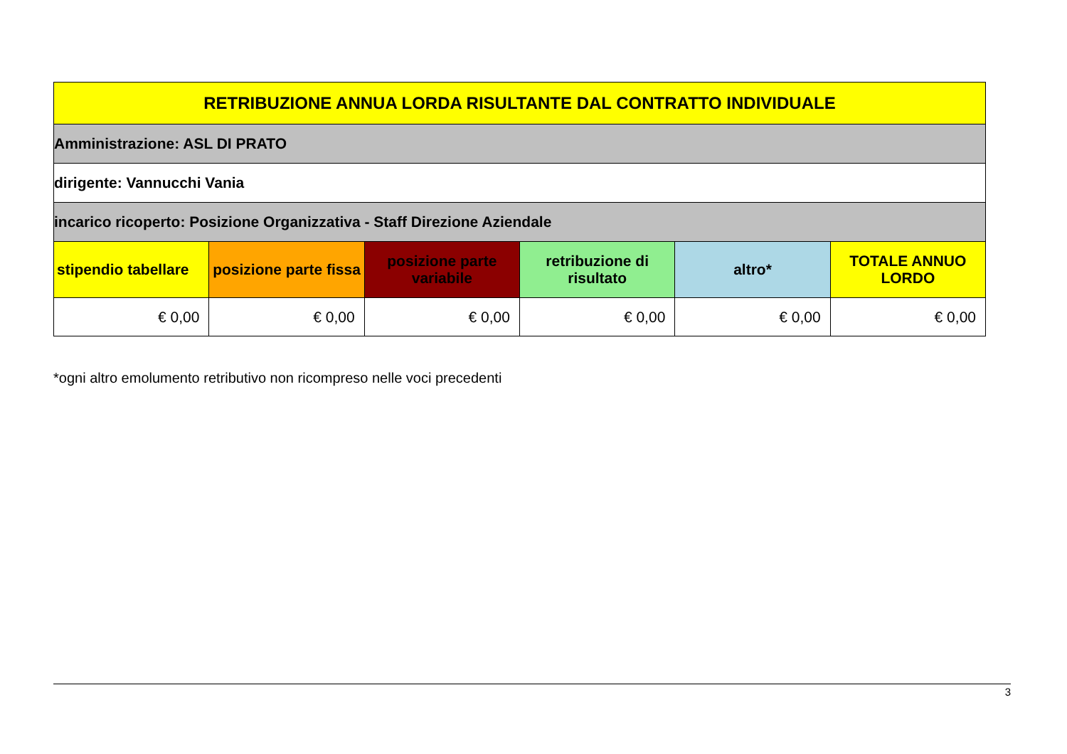| RETRIBUZIONE ANNUA LORDA RISULTANTE DAL CONTRATTO INDIVIDUALE | | | | | |
| --- | --- | --- | --- | --- | --- |
| Amministrazione: ASL DI PRATO | | | | | |
| dirigente: Vannucchi Vania | | | | | |
| incarico ricoperto: Posizione Organizzativa - Staff Direzione Aziendale | | | | | |
| stipendio tabellare | posizione parte fissa | posizione parte variabile | retribuzione di risultato | altro* | TOTALE ANNUO LORDO |
| € 0,00 | € 0,00 | € 0,00 | € 0,00 | € 0,00 | € 0,00 |
*ogni altro emolumento retributivo non ricompreso nelle voci precedenti
3